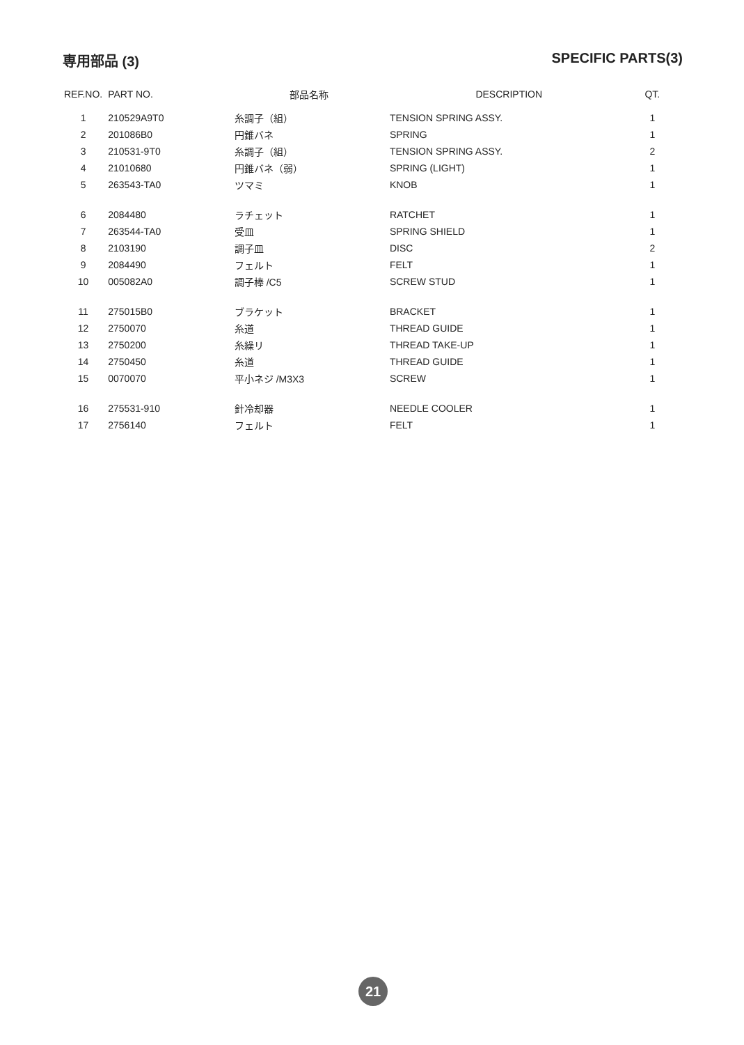専用部品 (3) SPECIFIC PARTS(3)
| REF.NO. | PART NO. | 部品名称 | DESCRIPTION | QT. |
| --- | --- | --- | --- | --- |
| 1 | 210529A9T0 | 糸調子（組） | TENSION SPRING ASSY. | 1 |
| 2 | 201086B0 | 円錐バネ | SPRING | 1 |
| 3 | 210531-9T0 | 糸調子（組） | TENSION SPRING ASSY. | 2 |
| 4 | 21010680 | 円錐バネ（弱） | SPRING (LIGHT) | 1 |
| 5 | 263543-TA0 | ツマミ | KNOB | 1 |
| 6 | 2084480 | ラチェット | RATCHET | 1 |
| 7 | 263544-TA0 | 受皿 | SPRING SHIELD | 1 |
| 8 | 2103190 | 調子皿 | DISC | 2 |
| 9 | 2084490 | フェルト | FELT | 1 |
| 10 | 005082A0 | 調子棒 /C5 | SCREW STUD | 1 |
| 11 | 275015B0 | ブラケット | BRACKET | 1 |
| 12 | 2750070 | 糸道 | THREAD GUIDE | 1 |
| 13 | 2750200 | 糸繰リ | THREAD TAKE-UP | 1 |
| 14 | 2750450 | 糸道 | THREAD GUIDE | 1 |
| 15 | 0070070 | 平小ネジ /M3X3 | SCREW | 1 |
| 16 | 275531-910 | 針冷却器 | NEEDLE COOLER | 1 |
| 17 | 2756140 | フェルト | FELT | 1 |
21